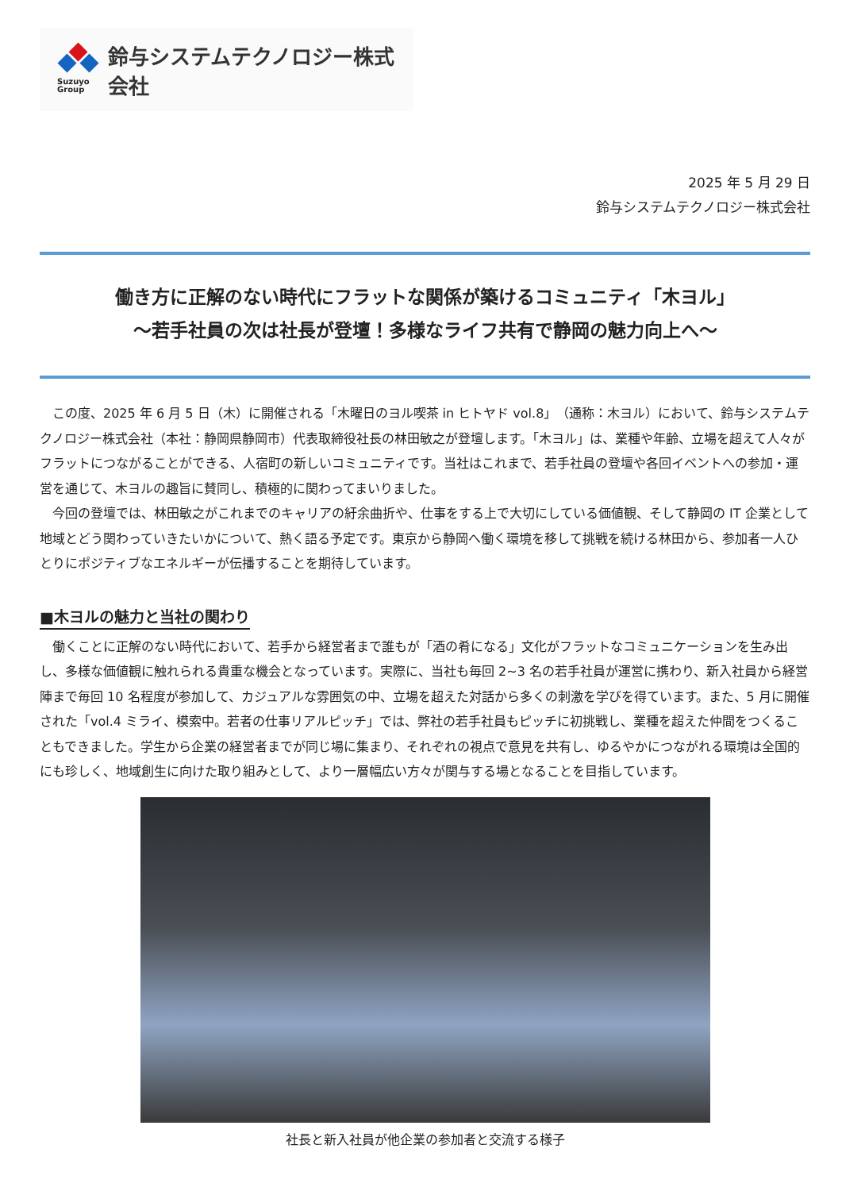Suzuyo
Group
鈴与システムテクノロジー株式会社
2025 年 5 月 29 日
鈴与システムテクノロジー株式会社
働き方に正解のない時代にフラットな関係が築けるコミュニティ「木ヨル」
〜若手社員の次は社長が登壇！多様なライフ共有で静岡の魅力向上へ〜
この度、2025 年 6 月 5 日（木）に開催される「木曜日のヨル喫茶 in ヒトヤド vol.8」（通称：木ヨル）において、鈴与システムテクノロジー株式会社（本社：静岡県静岡市）代表取締役社長の林田敏之が登壇します。「木ヨル」は、業種や年齢、立場を超えて人々がフラットにつながることができる、人宿町の新しいコミュニティです。当社はこれまで、若手社員の登壇や各回イベントへの参加・運営を通じて、木ヨルの趣旨に賛同し、積極的に関わってまいりました。
今回の登壇では、林田敏之がこれまでのキャリアの紆余曲折や、仕事をする上で大切にしている価値観、そして静岡の IT 企業として地域とどう関わっていきたいかについて、熱く語る予定です。東京から静岡へ働く環境を移して挑戦を続ける林田から、参加者一人ひとりにポジティブなエネルギーが伝播することを期待しています。
■木ヨルの魅力と当社の関わり
働くことに正解のない時代において、若手から経営者まで誰もが「酒の肴になる」文化がフラットなコミュニケーションを生み出し、多様な価値観に触れられる貴重な機会となっています。実際に、当社も毎回 2~3 名の若手社員が運営に携わり、新入社員から経営陣まで毎回 10 名程度が参加して、カジュアルな雰囲気の中、立場を超えた対話から多くの刺激を学びを得ています。また、5 月に開催された「vol.4 ミライ、模索中。若者の仕事リアルピッチ」では、弊社の若手社員もピッチに初挑戦し、業種を超えた仲間をつくることもできました。学生から企業の経営者までが同じ場に集まり、それぞれの視点で意見を共有し、ゆるやかにつながれる環境は全国的にも珍しく、地域創生に向けた取り組みとして、より一層幅広い方々が関与する場となることを目指しています。
社長と新入社員が他企業の参加者と交流する様子